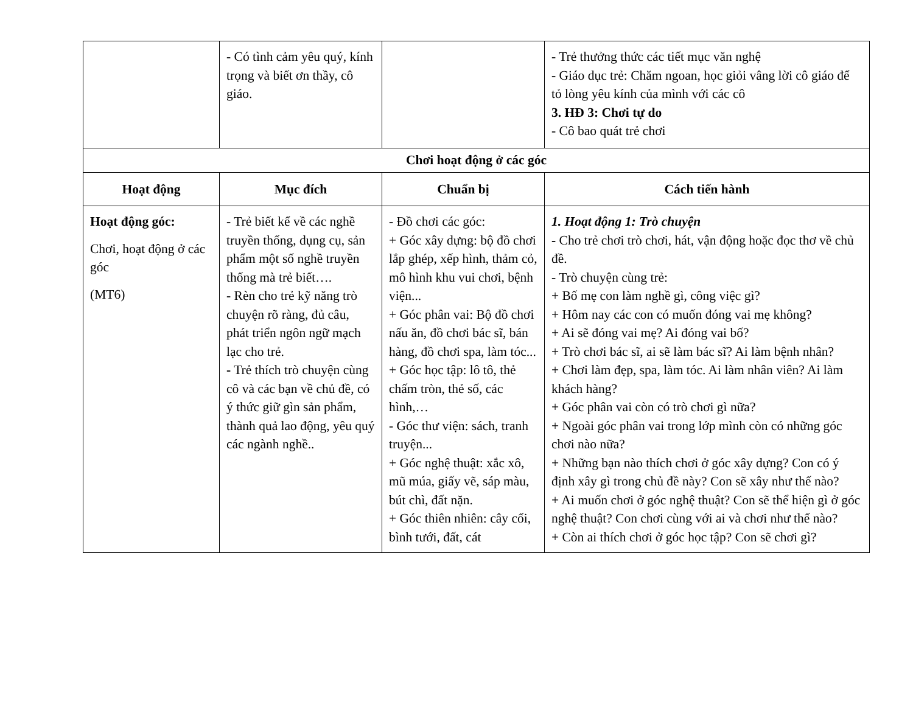| | - Có tình cảm yêu quý, kính trọng và biết ơn thầy, cô giáo. | | - Trẻ thưởng thức các tiết mục văn nghệ - Giáo dục trẻ: Chăm ngoan, học giỏi vâng lời cô giáo để tỏ lòng yêu kính của mình với các cô 3. HĐ 3: Chơi tự do - Cô bao quát trẻ chơi |
| Chơi hoạt động ở các góc | | | |
| Hoạt động | Mục đích | Chuẩn bị | Cách tiến hành |
| Hoạt động góc: Chơi, hoạt động ở các góc (MT6) | - Trẻ biết kể về các nghề truyền thống, dụng cụ, sản phẩm một số nghề truyền thống mà trẻ biết…. - Rèn cho trẻ kỹ năng trò chuyện rõ ràng, đủ câu, phát triển ngôn ngữ mạch lạc cho trẻ. - Trẻ thích trò chuyện cùng cô và các bạn về chủ đề, có ý thức giữ gìn sản phẩm, thành quả lao động, yêu quý các ngành nghề.. | - Đồ chơi các góc: + Góc xây dựng: bộ đồ chơi lắp ghép, xếp hình, thảm cỏ, mô hình khu vui chơi, bệnh viện... + Góc phân vai: Bộ đồ chơi nấu ăn, đồ chơi bác sĩ, bán hàng, đồ chơi spa, làm tóc... + Góc học tập: lô tô, thẻ chấm tròn, thẻ số, các hình,… - Góc thư viện: sách, tranh truyện... + Góc nghệ thuật: xắc xô, mũ múa, giấy vẽ, sáp màu, bút chì, đất nặn. + Góc thiên nhiên: cây cối, bình tưới, đất, cát | 1. Hoạt động 1: Trò chuyện - Cho trẻ chơi trò chơi, hát, vận động hoặc đọc thơ về chủ đề. - Trò chuyện cùng trẻ: + Bố mẹ con làm nghề gì, công việc gì? + Hôm nay các con có muốn đóng vai mẹ không? + Ai sẽ đóng vai mẹ? Ai đóng vai bố? + Trò chơi bác sĩ, ai sẽ làm bác sĩ? Ai làm bệnh nhân? + Chơi làm đẹp, spa, làm tóc. Ai làm nhân viên? Ai làm khách hàng? + Góc phân vai còn có trò chơi gì nữa? + Ngoài góc phân vai trong lớp mình còn có những góc chơi nào nữa? + Những bạn nào thích chơi ở góc xây dựng? Con có ý định xây gì trong chủ đề này? Con sẽ xây như thế nào? + Ai muốn chơi ở góc nghệ thuật? Con sẽ thể hiện gì ở góc nghệ thuật? Con chơi cùng với ai và chơi như thế nào? + Còn ai thích chơi ở góc học tập? Con sẽ chơi gì? |